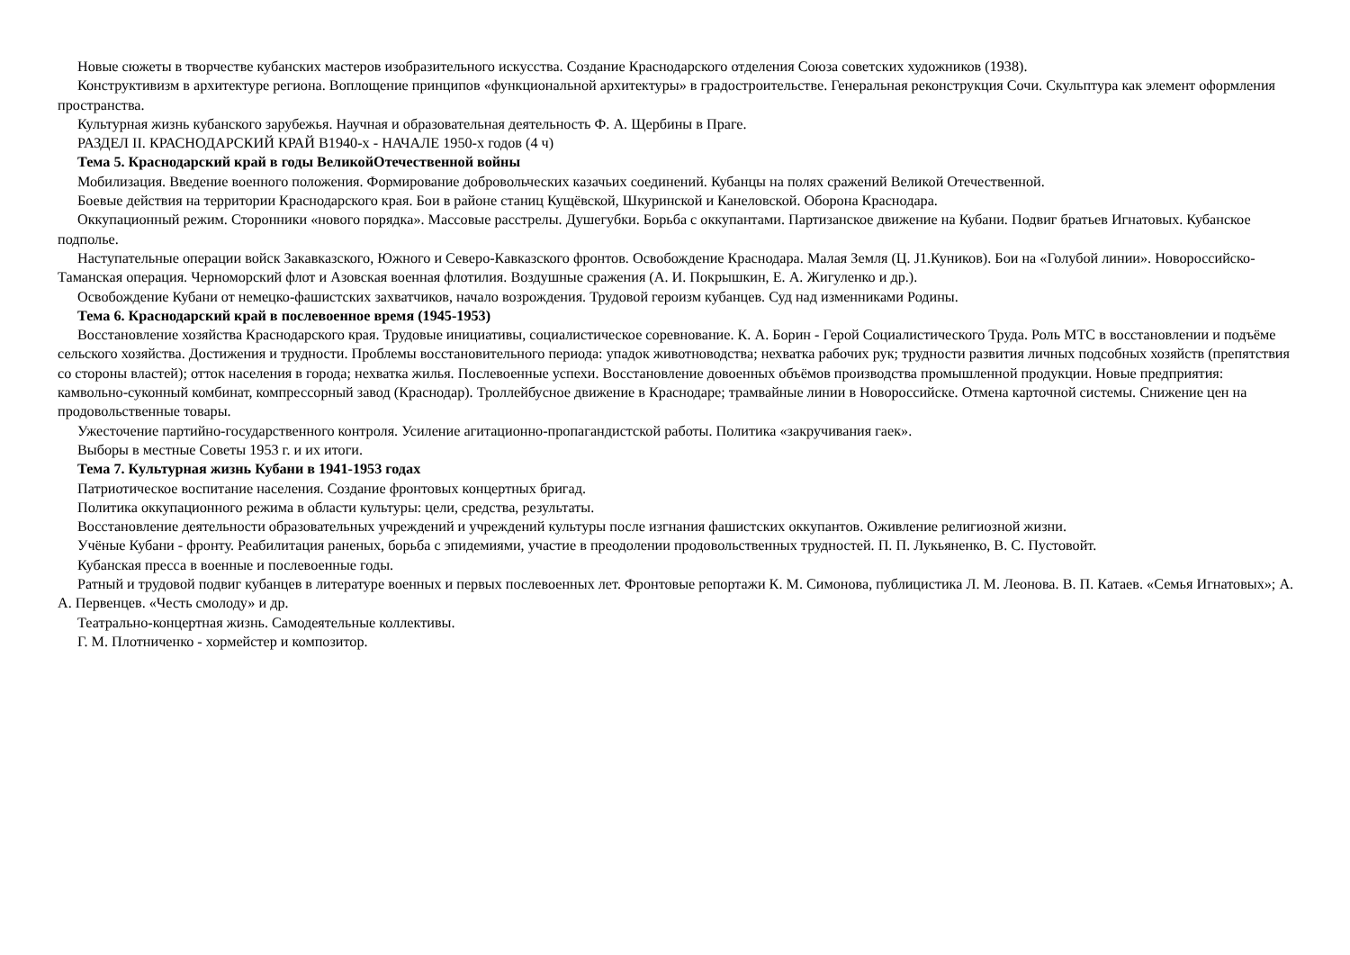Новые сюжеты в творчестве кубанских мастеров изобразительного искусства. Создание Краснодарского отделения Союза советских художников (1938).
Конструктивизм в архитектуре региона. Воплощение принципов «функциональной архитектуры» в градостроительстве. Генеральная реконструкция Сочи. Скульптура как элемент оформления пространства.
Культурная жизнь кубанского зарубежья. Научная и образовательная деятельность Ф. А. Щербины в Праге.
РАЗДЕЛ II. КРАСНОДАРСКИЙ КРАЙ В1940-х - НАЧАЛЕ 1950-х годов (4 ч)
Тема 5. Краснодарский край в годы ВеликойОтечественной войны
Мобилизация. Введение военного положения. Формирование добровольческих казачьих соединений. Кубанцы на полях сражений Великой Отечественной.
Боевые действия на территории Краснодарского края. Бои в районе станиц Кущёвской, Шкуринской и Канеловской. Оборона Краснодара.
Оккупационный режим. Сторонники «нового порядка». Массовые расстрелы. Душегубки. Борьба с оккупантами. Партизанское движение на Кубани. Подвиг братьев Игнатовых. Кубанское подполье.
Наступательные операции войск Закавказского, Южного и Северо-Кавказского фронтов. Освобождение Краснодара. Малая Земля (Ц. J1.Куников). Бои на «Голубой линии». Новороссийско-Таманская операция. Черноморский флот и Азовская военная флотилия. Воздушные сражения (А. И. Покрышкин, Е. А. Жигуленко и др.).
Освобождение Кубани от немецко-фашистских захватчиков, начало возрождения. Трудовой героизм кубанцев. Суд над изменниками Родины.
Тема 6. Краснодарский край в послевоенное время (1945-1953)
Восстановление хозяйства Краснодарского края. Трудовые инициативы, социалистическое соревнование. К. А. Борин - Герой Социалистического Труда. Роль МТС в восстановлении и подъёме сельского хозяйства. Достижения и трудности. Проблемы восстановительного периода: упадок животноводства; нехватка рабочих рук; трудности развития личных подсобных хозяйств (препятствия со стороны властей); отток населения в города; нехватка жилья. Послевоенные успехи. Восстановление довоенных объёмов производства промышленной продукции. Новые предприятия: камвольно-суконный комбинат, компрессорный завод (Краснодар). Троллейбусное движение в Краснодаре; трамвайные линии в Новороссийске. Отмена карточной системы. Снижение цен на продовольственные товары.
Ужесточение партийно-государственного контроля. Усиление агитационно-пропагандистской работы. Политика «закручивания гаек».
Выборы в местные Советы 1953 г. и их итоги.
Тема 7. Культурная жизнь Кубани в 1941-1953 годах
Патриотическое воспитание населения. Создание фронтовых концертных бригад.
Политика оккупационного режима в области культуры: цели, средства, результаты.
Восстановление деятельности образовательных учреждений и учреждений культуры после изгнания фашистских оккупантов. Оживление религиозной жизни.
Учёные Кубани - фронту. Реабилитация раненых, борьба с эпидемиями, участие в преодолении продовольственных трудностей. П. П. Лукьяненко, В. С. Пустовойт.
Кубанская пресса в военные и послевоенные годы.
Ратный и трудовой подвиг кубанцев в литературе военных и первых послевоенных лет. Фронтовые репортажи К. М. Симонова, публицистика Л. М. Леонова. В. П. Катаев. «Семья Игнатовых»; А. А. Первенцев. «Честь смолоду» и др.
Театрально-концертная жизнь. Самодеятельные коллективы.
Г. М. Плотниченко - хормейстер и композитор.